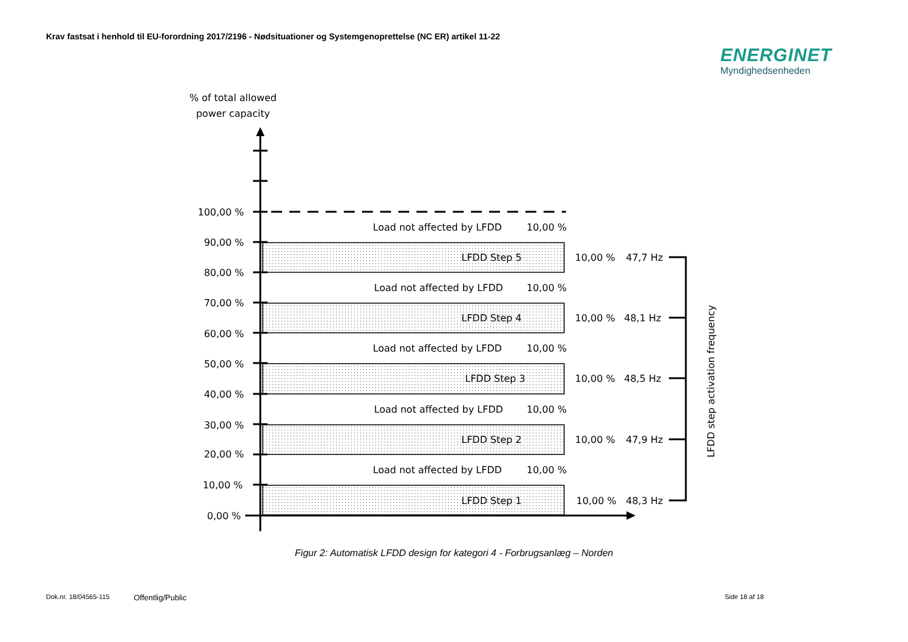Krav fastsat i henhold til EU-forordning 2017/2196 - Nødsituationer og Systemgenoprettelse (NC ER) artikel 11-22
ENERGINET
Myndighedsenheden
% of total allowed
power capacity
100,00 %
90,00 %
80,00 %
70,00 %
60,00 %
50,00 %
40,00 %
30,00 %
20,00 %
10,00 %
0,00 %
LFDD Step 5
LFDD Step 4
LFDD Step 3
LFDD Step 2
LFDD Step 1
Load not affected by LFDD
10,00 %
Load not affected by LFDD
10,00 %
Load not affected by LFDD
10,00 %
Load not affected by LFDD
10,00 %
Load not affected by LFDD
10,00 %
10,00 %
47,7 Hz
10,00 %
48,1 Hz
10,00 %
48,5 Hz
10,00 %
47,9 Hz
10,00 %
48,3 Hz
LFDD step activation frequency
Figur 2: Automatisk LFDD design for kategori 4 - Forbrugsanlæg – Norden
Dok.nr. 18/04565-115 Offentlig/Public Side 18 af 18